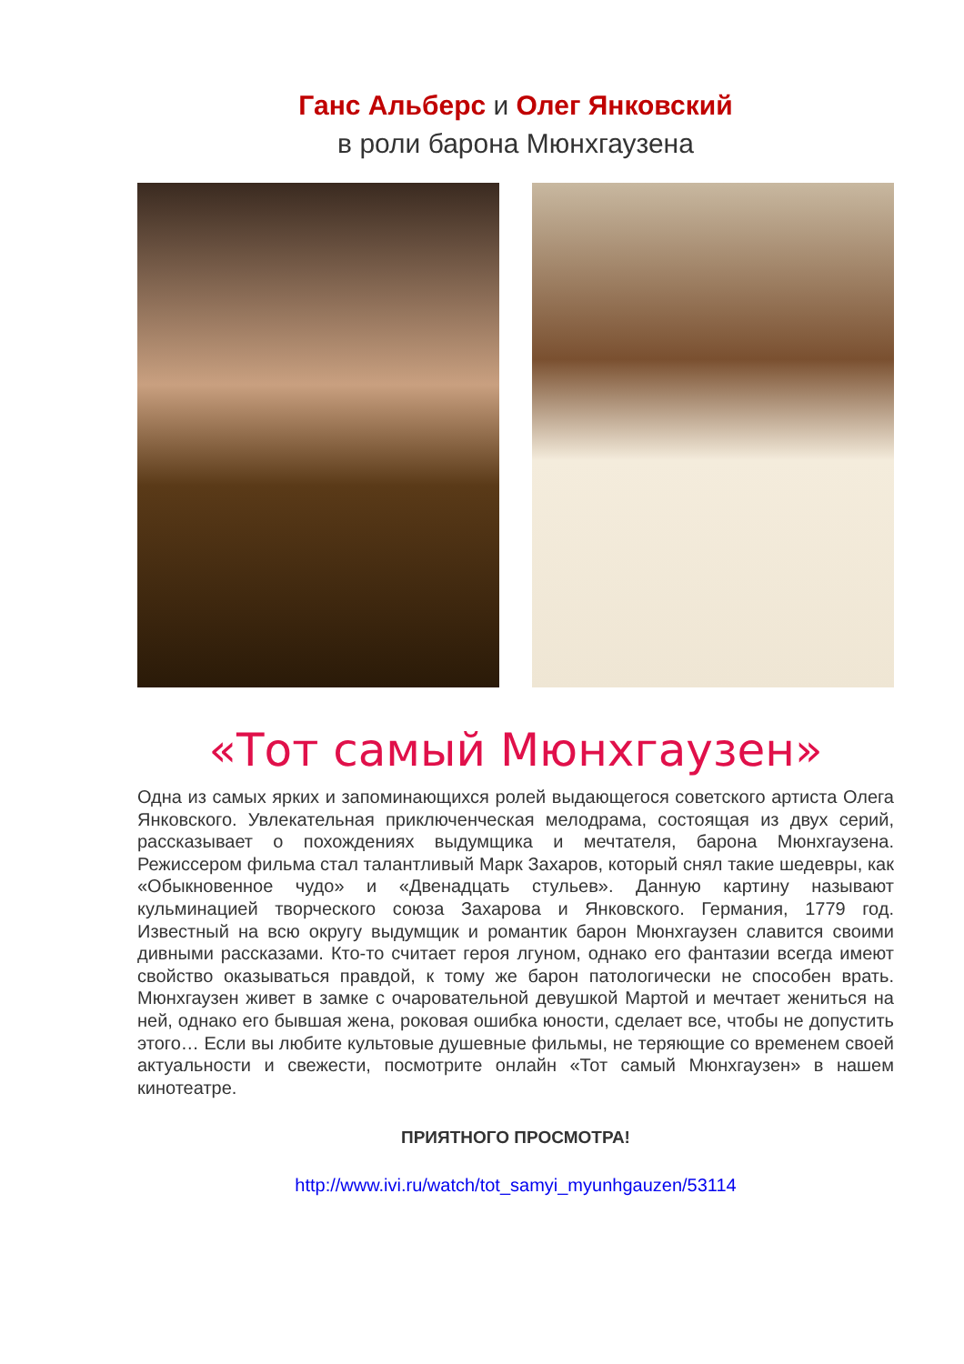Ганс Альберс и Олег Янковский
в роли барона Мюнхгаузена
«Тот самый Мюнхгаузен»
Одна из самых ярких и запоминающихся ролей выдающегося советского артиста Олега Янковского. Увлекательная приключенческая мелодрама, состоящая из двух серий, рассказывает о похождениях выдумщика и мечтателя, барона Мюнхгаузена. Режиссером фильма стал талантливый Марк Захаров, который снял такие шедевры, как «Обыкновенное чудо» и «Двенадцать стульев». Данную картину называют кульминацией творческого союза Захарова и Янковского. Германия, 1779 год. Известный на всю округу выдумщик и романтик барон Мюнхгаузен славится своими дивными рассказами. Кто-то считает героя лгуном, однако его фантазии всегда имеют свойство оказываться правдой, к тому же барон патологически не способен врать. Мюнхгаузен живет в замке с очаровательной девушкой Мартой и мечтает жениться на ней, однако его бывшая жена, роковая ошибка юности, сделает все, чтобы не допустить этого… Если вы любите культовые душевные фильмы, не теряющие со временем своей актуальности и свежести, посмотрите онлайн «Тот самый Мюнхгаузен» в нашем кинотеатре.
ПРИЯТНОГО ПРОСМОТРА!
http://www.ivi.ru/watch/tot_samyi_myunhgauzen/53114